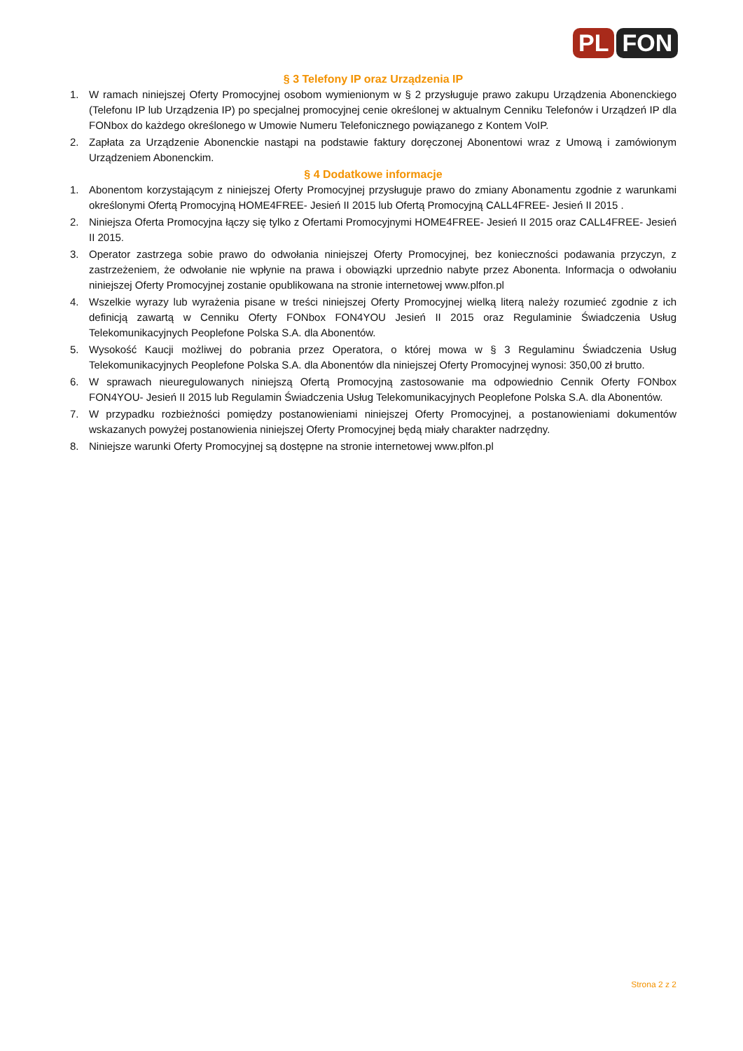PL FON
§ 3 Telefony IP oraz Urządzenia IP
1. W ramach niniejszej Oferty Promocyjnej osobom wymienionym w § 2 przysługuje prawo zakupu Urządzenia Abonenckiego (Telefonu IP lub Urządzenia IP) po specjalnej promocyjnej cenie określonej w aktualnym Cenniku Telefonów i Urządzeń IP dla FONbox do każdego określonego w Umowie Numeru Telefonicznego powiązanego z Kontem VoIP.
2. Zapłata za Urządzenie Abonenckie nastąpi na podstawie faktury doręczonej Abonentowi wraz z Umową i zamówionym Urządzeniem Abonenckim.
§ 4 Dodatkowe informacje
1. Abonentom korzystającym z niniejszej Oferty Promocyjnej przysługuje prawo do zmiany Abonamentu zgodnie z warunkami określonymi Ofertą Promocyjną HOME4FREE- Jesień II 2015 lub Ofertą Promocyjną CALL4FREE- Jesień II 2015 .
2. Niniejsza Oferta Promocyjna łączy się tylko z Ofertami Promocyjnymi HOME4FREE- Jesień II 2015 oraz CALL4FREE- Jesień II 2015.
3. Operator zastrzega sobie prawo do odwołania niniejszej Oferty Promocyjnej, bez konieczności podawania przyczyn, z zastrzeżeniem, że odwołanie nie wpłynie na prawa i obowiązki uprzednio nabyte przez Abonenta. Informacja o odwołaniu niniejszej Oferty Promocyjnej zostanie opublikowana na stronie internetowej www.plfon.pl
4. Wszelkie wyrazy lub wyrażenia pisane w treści niniejszej Oferty Promocyjnej wielką literą należy rozumieć zgodnie z ich definicją zawartą w Cenniku Oferty FONbox FON4YOU Jesień II 2015 oraz Regulaminie Świadczenia Usług Telekomunikacyjnych Peoplefone Polska S.A. dla Abonentów.
5. Wysokość Kaucji możliwej do pobrania przez Operatora, o której mowa w § 3 Regulaminu Świadczenia Usług Telekomunikacyjnych Peoplefone Polska S.A. dla Abonentów dla niniejszej Oferty Promocyjnej wynosi: 350,00 zł brutto.
6. W sprawach nieuregulowanych niniejszą Ofertą Promocyjną zastosowanie ma odpowiednio Cennik Oferty FONbox FON4YOU- Jesień II 2015 lub Regulamin Świadczenia Usług Telekomunikacyjnych Peoplefone Polska S.A. dla Abonentów.
7. W przypadku rozbieżności pomiędzy postanowieniami niniejszej Oferty Promocyjnej, a postanowieniami dokumentów wskazanych powyżej postanowienia niniejszej Oferty Promocyjnej będą miały charakter nadrzędny.
8. Niniejsze warunki Oferty Promocyjnej są dostępne na stronie internetowej www.plfon.pl
Strona 2 z 2